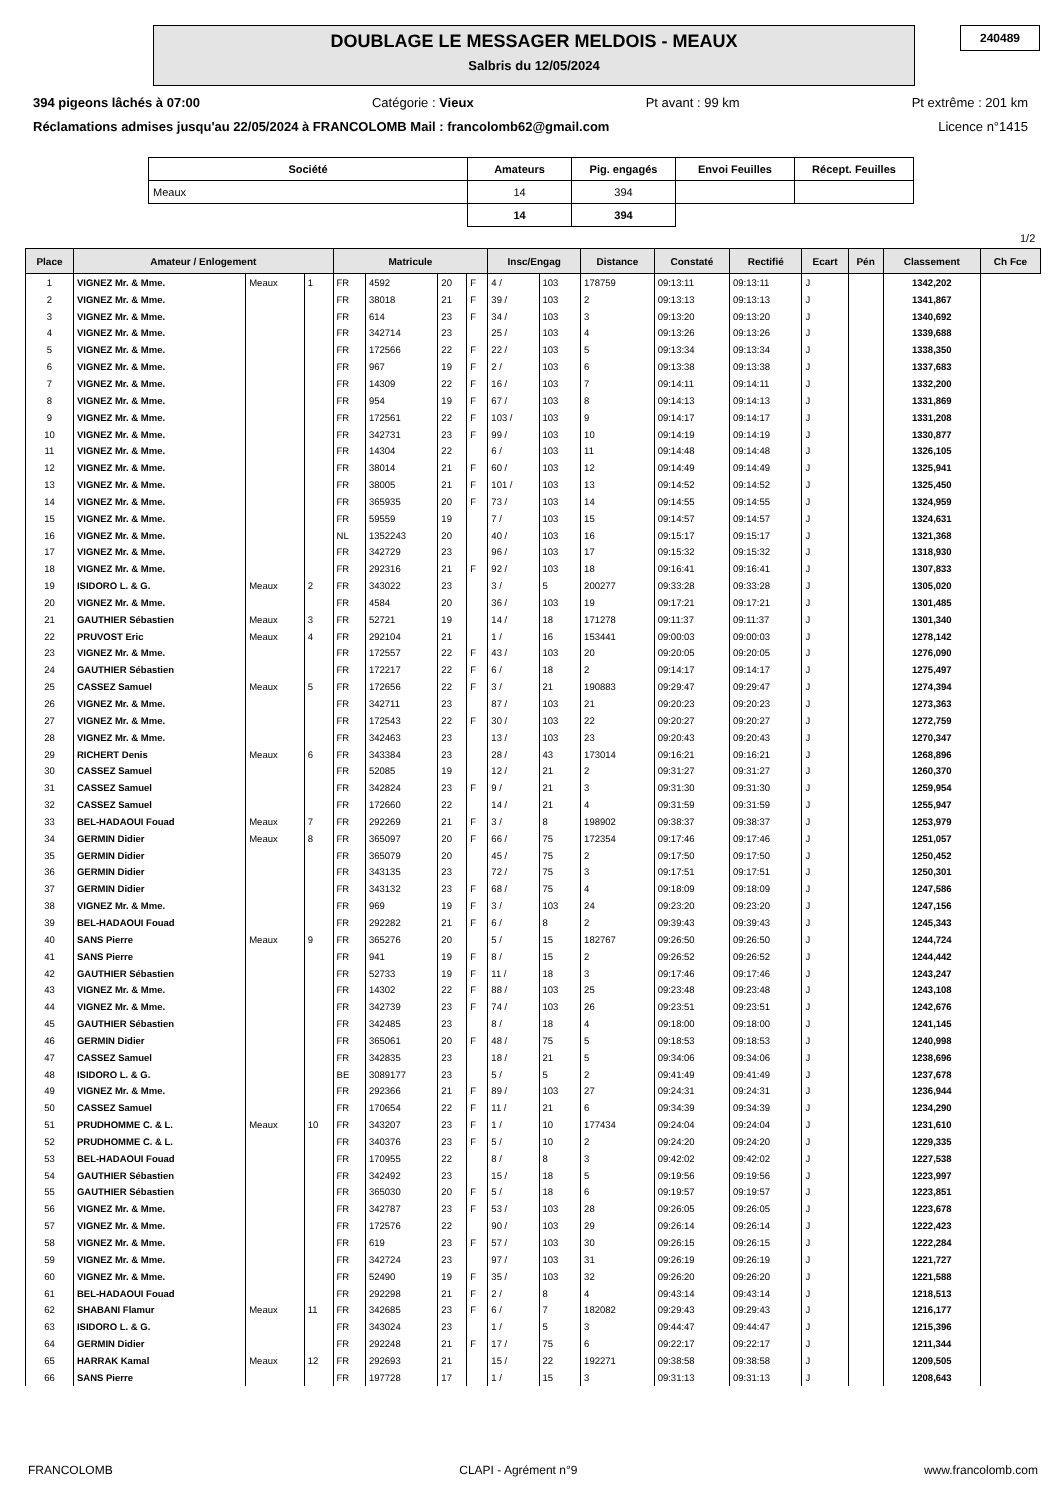DOUBLAGE LE MESSAGER MELDOIS - MEAUX
Salbris du 12/05/2024
240489
394 pigeons lâchés à 07:00 Catégorie : Vieux Pt avant : 99 km Pt extrême : 201 km
Réclamations admises jusqu'au 22/05/2024 à FRANCOLOMB Mail : francolomb62@gmail.com Licence n°1415
| Société | Amateurs | Pig. engagés | Envoi Feuilles | Récept. Feuilles |
| --- | --- | --- | --- | --- |
| Meaux | 14 | 394 | | |
| | 14 | 394 | | |
1/2
| Place | Amateur / Enlogement | | | Matricule | | | | Insc/Engag | | Distance | Constaté | Rectifié | Ecart | Pén | Classement | Ch Fce |
| --- | --- | --- | --- | --- | --- | --- | --- | --- | --- | --- | --- | --- | --- | --- | --- | --- |
| 1 | VIGNEZ Mr. & Mme. | Meaux | 1 | FR | 4592 | 20 | F | 4 / | 103 | 178759 | 09:13:11 | 09:13:11 | J | | 1342,202 | |
| 2 | VIGNEZ Mr. & Mme. | | | FR | 38018 | 21 | F | 39 / | 103 | 2 | 09:13:13 | 09:13:13 | J | | 1341,867 | |
| 3 | VIGNEZ Mr. & Mme. | | | FR | 614 | 23 | F | 34 / | 103 | 3 | 09:13:20 | 09:13:20 | J | | 1340,692 | |
| 4 | VIGNEZ Mr. & Mme. | | | FR | 342714 | 23 | | 25 / | 103 | 4 | 09:13:26 | 09:13:26 | J | | 1339,688 | |
| 5 | VIGNEZ Mr. & Mme. | | | FR | 172566 | 22 | F | 22 / | 103 | 5 | 09:13:34 | 09:13:34 | J | | 1338,350 | |
| 6 | VIGNEZ Mr. & Mme. | | | FR | 967 | 19 | F | 2 / | 103 | 6 | 09:13:38 | 09:13:38 | J | | 1337,683 | |
| 7 | VIGNEZ Mr. & Mme. | | | FR | 14309 | 22 | F | 16 / | 103 | 7 | 09:14:11 | 09:14:11 | J | | 1332,200 | |
| 8 | VIGNEZ Mr. & Mme. | | | FR | 954 | 19 | F | 67 / | 103 | 8 | 09:14:13 | 09:14:13 | J | | 1331,869 | |
| 9 | VIGNEZ Mr. & Mme. | | | FR | 172561 | 22 | F | 103 / | 103 | 9 | 09:14:17 | 09:14:17 | J | | 1331,208 | |
| 10 | VIGNEZ Mr. & Mme. | | | FR | 342731 | 23 | F | 99 / | 103 | 10 | 09:14:19 | 09:14:19 | J | | 1330,877 | |
| 11 | VIGNEZ Mr. & Mme. | | | FR | 14304 | 22 | | 6 / | 103 | 11 | 09:14:48 | 09:14:48 | J | | 1326,105 | |
| 12 | VIGNEZ Mr. & Mme. | | | FR | 38014 | 21 | F | 60 / | 103 | 12 | 09:14:49 | 09:14:49 | J | | 1325,941 | |
| 13 | VIGNEZ Mr. & Mme. | | | FR | 38005 | 21 | F | 101 / | 103 | 13 | 09:14:52 | 09:14:52 | J | | 1325,450 | |
| 14 | VIGNEZ Mr. & Mme. | | | FR | 365935 | 20 | F | 73 / | 103 | 14 | 09:14:55 | 09:14:55 | J | | 1324,959 | |
| 15 | VIGNEZ Mr. & Mme. | | | FR | 59559 | 19 | | 7 / | 103 | 15 | 09:14:57 | 09:14:57 | J | | 1324,631 | |
| 16 | VIGNEZ Mr. & Mme. | | | NL | 1352243 | 20 | | 40 / | 103 | 16 | 09:15:17 | 09:15:17 | J | | 1321,368 | |
| 17 | VIGNEZ Mr. & Mme. | | | FR | 342729 | 23 | | 96 / | 103 | 17 | 09:15:32 | 09:15:32 | J | | 1318,930 | |
| 18 | VIGNEZ Mr. & Mme. | | | FR | 292316 | 21 | F | 92 / | 103 | 18 | 09:16:41 | 09:16:41 | J | | 1307,833 | |
| 19 | ISIDORO L. & G. | Meaux | 2 | FR | 343022 | 23 | | 3 / | 5 | 200277 | 09:33:28 | 09:33:28 | J | | 1305,020 | |
| 20 | VIGNEZ Mr. & Mme. | | | FR | 4584 | 20 | | 36 / | 103 | 19 | 09:17:21 | 09:17:21 | J | | 1301,485 | |
| 21 | GAUTHIER Sébastien | Meaux | 3 | FR | 52721 | 19 | | 14 / | 18 | 171278 | 09:11:37 | 09:11:37 | J | | 1301,340 | |
| 22 | PRUVOST Eric | Meaux | 4 | FR | 292104 | 21 | | 1 / | 16 | 153441 | 09:00:03 | 09:00:03 | J | | 1278,142 | |
| 23 | VIGNEZ Mr. & Mme. | | | FR | 172557 | 22 | F | 43 / | 103 | 20 | 09:20:05 | 09:20:05 | J | | 1276,090 | |
| 24 | GAUTHIER Sébastien | | | FR | 172217 | 22 | F | 6 / | 18 | 2 | 09:14:17 | 09:14:17 | J | | 1275,497 | |
| 25 | CASSEZ Samuel | Meaux | 5 | FR | 172656 | 22 | F | 3 / | 21 | 190883 | 09:29:47 | 09:29:47 | J | | 1274,394 | |
| 26 | VIGNEZ Mr. & Mme. | | | FR | 342711 | 23 | | 87 / | 103 | 21 | 09:20:23 | 09:20:23 | J | | 1273,363 | |
| 27 | VIGNEZ Mr. & Mme. | | | FR | 172543 | 22 | F | 30 / | 103 | 22 | 09:20:27 | 09:20:27 | J | | 1272,759 | |
| 28 | VIGNEZ Mr. & Mme. | | | FR | 342463 | 23 | | 13 / | 103 | 23 | 09:20:43 | 09:20:43 | J | | 1270,347 | |
| 29 | RICHERT Denis | Meaux | 6 | FR | 343384 | 23 | | 28 / | 43 | 173014 | 09:16:21 | 09:16:21 | J | | 1268,896 | |
| 30 | CASSEZ Samuel | | | FR | 52085 | 19 | | 12 / | 21 | 2 | 09:31:27 | 09:31:27 | J | | 1260,370 | |
| 31 | CASSEZ Samuel | | | FR | 342824 | 23 | F | 9 / | 21 | 3 | 09:31:30 | 09:31:30 | J | | 1259,954 | |
| 32 | CASSEZ Samuel | | | FR | 172660 | 22 | | 14 / | 21 | 4 | 09:31:59 | 09:31:59 | J | | 1255,947 | |
| 33 | BEL-HADAOUI Fouad | Meaux | 7 | FR | 292269 | 21 | F | 3 / | 8 | 198902 | 09:38:37 | 09:38:37 | J | | 1253,979 | |
| 34 | GERMIN Didier | Meaux | 8 | FR | 365097 | 20 | F | 66 / | 75 | 172354 | 09:17:46 | 09:17:46 | J | | 1251,057 | |
| 35 | GERMIN Didier | | | FR | 365079 | 20 | | 45 / | 75 | 2 | 09:17:50 | 09:17:50 | J | | 1250,452 | |
| 36 | GERMIN Didier | | | FR | 343135 | 23 | | 72 / | 75 | 3 | 09:17:51 | 09:17:51 | J | | 1250,301 | |
| 37 | GERMIN Didier | | | FR | 343132 | 23 | F | 68 / | 75 | 4 | 09:18:09 | 09:18:09 | J | | 1247,586 | |
| 38 | VIGNEZ Mr. & Mme. | | | FR | 969 | 19 | F | 3 / | 103 | 24 | 09:23:20 | 09:23:20 | J | | 1247,156 | |
| 39 | BEL-HADAOUI Fouad | | | FR | 292282 | 21 | F | 6 / | 8 | 2 | 09:39:43 | 09:39:43 | J | | 1245,343 | |
| 40 | SANS Pierre | Meaux | 9 | FR | 365276 | 20 | | 5 / | 15 | 182767 | 09:26:50 | 09:26:50 | J | | 1244,724 | |
| 41 | SANS Pierre | | | FR | 941 | 19 | F | 8 / | 15 | 2 | 09:26:52 | 09:26:52 | J | | 1244,442 | |
| 42 | GAUTHIER Sébastien | | | FR | 52733 | 19 | F | 11 / | 18 | 3 | 09:17:46 | 09:17:46 | J | | 1243,247 | |
| 43 | VIGNEZ Mr. & Mme. | | | FR | 14302 | 22 | F | 88 / | 103 | 25 | 09:23:48 | 09:23:48 | J | | 1243,108 | |
| 44 | VIGNEZ Mr. & Mme. | | | FR | 342739 | 23 | F | 74 / | 103 | 26 | 09:23:51 | 09:23:51 | J | | 1242,676 | |
| 45 | GAUTHIER Sébastien | | | FR | 342485 | 23 | | 8 / | 18 | 4 | 09:18:00 | 09:18:00 | J | | 1241,145 | |
| 46 | GERMIN Didier | | | FR | 365061 | 20 | F | 48 / | 75 | 5 | 09:18:53 | 09:18:53 | J | | 1240,998 | |
| 47 | CASSEZ Samuel | | | FR | 342835 | 23 | | 18 / | 21 | 5 | 09:34:06 | 09:34:06 | J | | 1238,696 | |
| 48 | ISIDORO L. & G. | | | BE | 3089177 | 23 | | 5 / | 5 | 2 | 09:41:49 | 09:41:49 | J | | 1237,678 | |
| 49 | VIGNEZ Mr. & Mme. | | | FR | 292366 | 21 | F | 89 / | 103 | 27 | 09:24:31 | 09:24:31 | J | | 1236,944 | |
| 50 | CASSEZ Samuel | | | FR | 170654 | 22 | F | 11 / | 21 | 6 | 09:34:39 | 09:34:39 | J | | 1234,290 | |
| 51 | PRUDHOMME C. & L. | Meaux | 10 | FR | 343207 | 23 | F | 1 / | 10 | 177434 | 09:24:04 | 09:24:04 | J | | 1231,610 | |
| 52 | PRUDHOMME C. & L. | | | FR | 340376 | 23 | F | 5 / | 10 | 2 | 09:24:20 | 09:24:20 | J | | 1229,335 | |
| 53 | BEL-HADAOUI Fouad | | | FR | 170955 | 22 | | 8 / | 8 | 3 | 09:42:02 | 09:42:02 | J | | 1227,538 | |
| 54 | GAUTHIER Sébastien | | | FR | 342492 | 23 | | 15 / | 18 | 5 | 09:19:56 | 09:19:56 | J | | 1223,997 | |
| 55 | GAUTHIER Sébastien | | | FR | 365030 | 20 | F | 5 / | 18 | 6 | 09:19:57 | 09:19:57 | J | | 1223,851 | |
| 56 | VIGNEZ Mr. & Mme. | | | FR | 342787 | 23 | F | 53 / | 103 | 28 | 09:26:05 | 09:26:05 | J | | 1223,678 | |
| 57 | VIGNEZ Mr. & Mme. | | | FR | 172576 | 22 | | 90 / | 103 | 29 | 09:26:14 | 09:26:14 | J | | 1222,423 | |
| 58 | VIGNEZ Mr. & Mme. | | | FR | 619 | 23 | F | 57 / | 103 | 30 | 09:26:15 | 09:26:15 | J | | 1222,284 | |
| 59 | VIGNEZ Mr. & Mme. | | | FR | 342724 | 23 | | 97 / | 103 | 31 | 09:26:19 | 09:26:19 | J | | 1221,727 | |
| 60 | VIGNEZ Mr. & Mme. | | | FR | 52490 | 19 | F | 35 / | 103 | 32 | 09:26:20 | 09:26:20 | J | | 1221,588 | |
| 61 | BEL-HADAOUI Fouad | | | FR | 292298 | 21 | F | 2 / | 8 | 4 | 09:43:14 | 09:43:14 | J | | 1218,513 | |
| 62 | SHABANI Flamur | Meaux | 11 | FR | 342685 | 23 | F | 6 / | 7 | 182082 | 09:29:43 | 09:29:43 | J | | 1216,177 | |
| 63 | ISIDORO L. & G. | | | FR | 343024 | 23 | | 1 / | 5 | 3 | 09:44:47 | 09:44:47 | J | | 1215,396 | |
| 64 | GERMIN Didier | | | FR | 292248 | 21 | F | 17 / | 75 | 6 | 09:22:17 | 09:22:17 | J | | 1211,344 | |
| 65 | HARRAK Kamal | Meaux | 12 | FR | 292693 | 21 | | 15 / | 22 | 192271 | 09:38:58 | 09:38:58 | J | | 1209,505 | |
| 66 | SANS Pierre | | | FR | 197728 | 17 | | 1 / | 15 | 3 | 09:31:13 | 09:31:13 | J | | 1208,643 | |
FRANCOLOMB CLAPI - Agrément n°9 www.francolomb.com